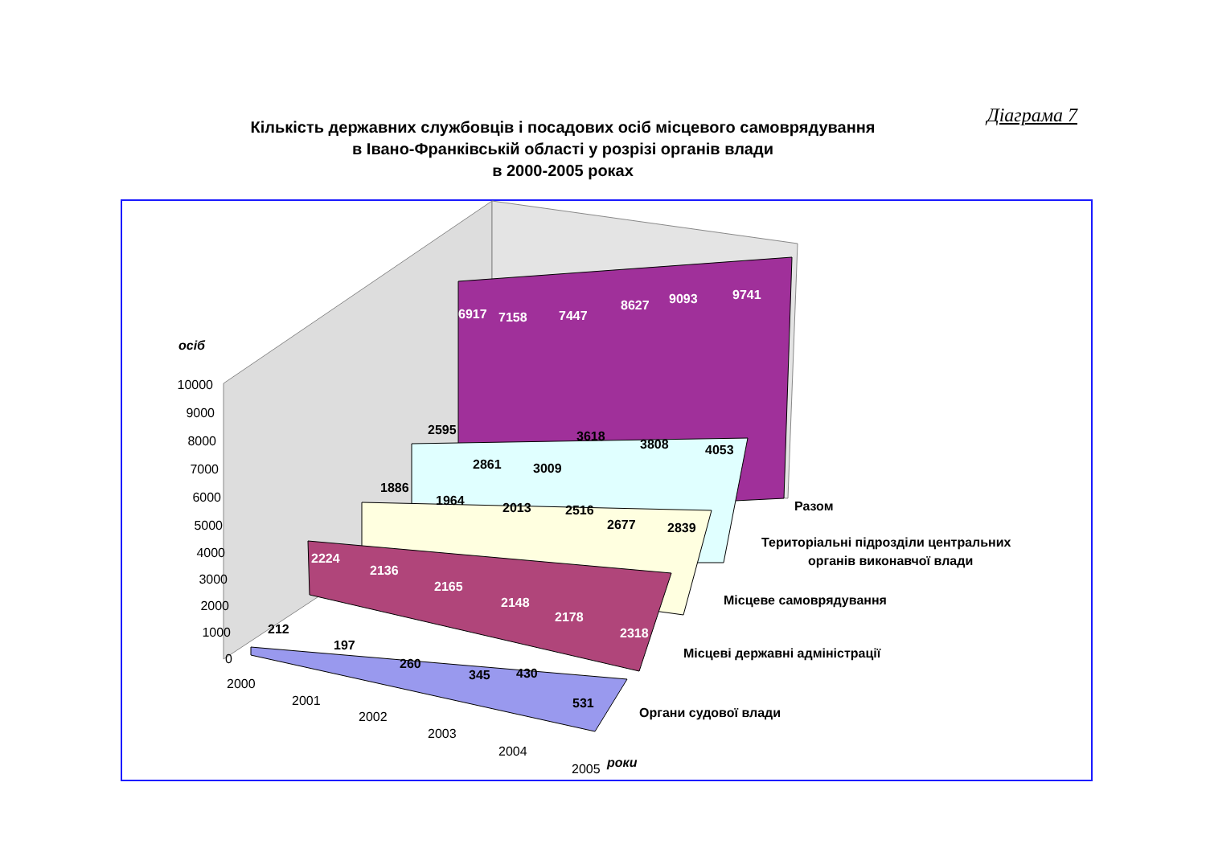Діаграма 7
Кількість державних службовців і посадових осіб місцевого самоврядування
в Івано-Франківській області у розрізі органів влади
в 2000-2005 роках
осіб
роки
Разом
Територіальні підрозділи центральних
органів виконавчої влади
Місцеве самоврядування
Місцеві державні адміністрації
Органи судової влади
6917
7158
7447
8627
9093
9741
2224
2136
2165
2148
2178
2318
2595
2861
3009
3618
3808
4053
1886
1964
2013
2516
2677
2839
212
197
260
345
430
531
10000
9000
8000
7000
6000
5000
4000
3000
2000
1000
0
2000
2001
2002
2003
2004
2005